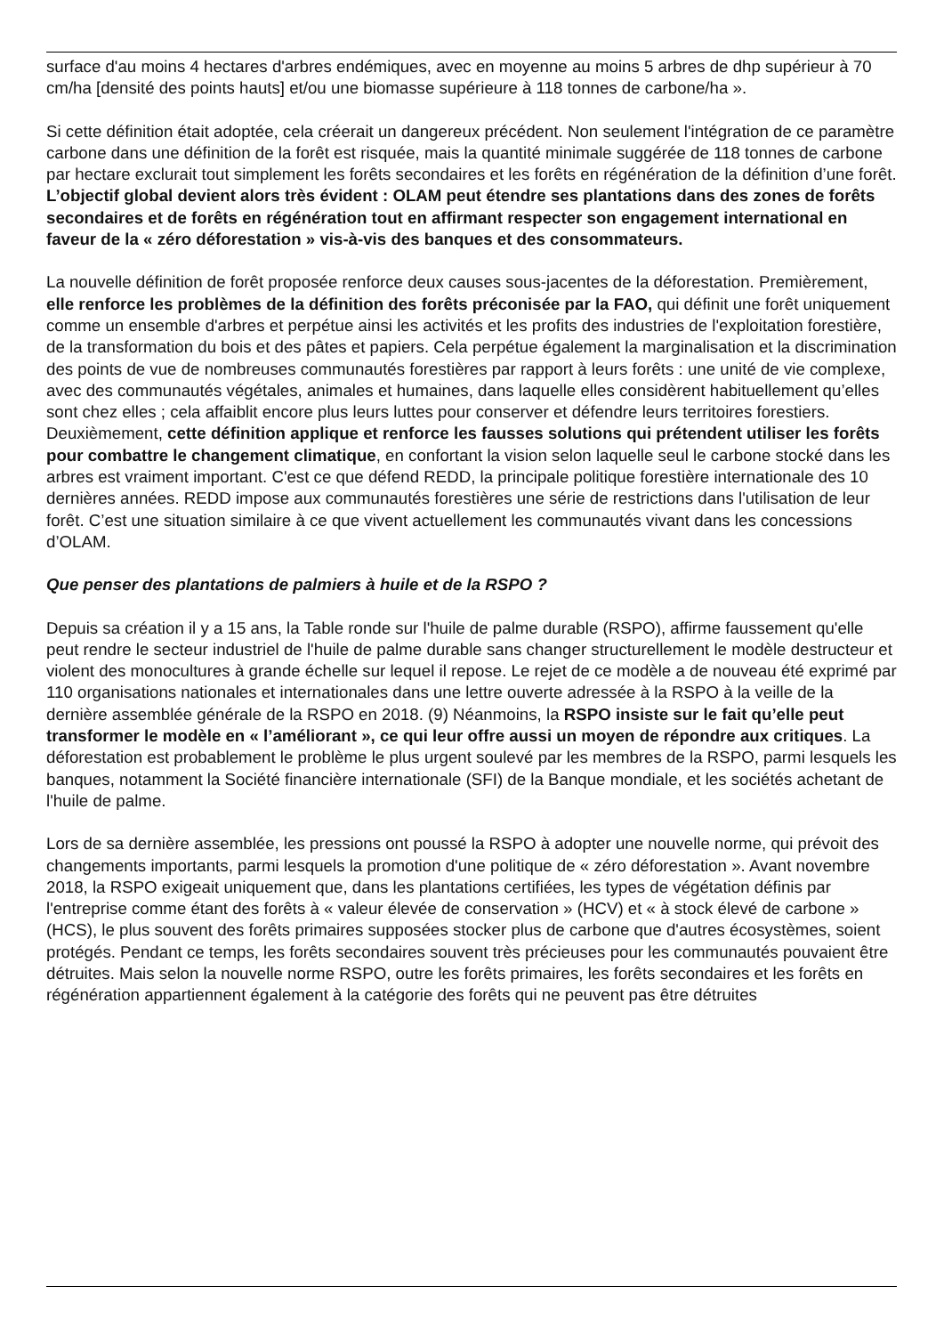surface d'au moins 4 hectares d'arbres endémiques, avec en moyenne au moins 5 arbres de dhp supérieur à 70 cm/ha [densité des points hauts] et/ou une biomasse supérieure à 118 tonnes de carbone/ha ».
Si cette définition était adoptée, cela créerait un dangereux précédent. Non seulement l'intégration de ce paramètre carbone dans une définition de la forêt est risquée, mais la quantité minimale suggérée de 118 tonnes de carbone par hectare exclurait tout simplement les forêts secondaires et les forêts en régénération de la définition d’une forêt. L’objectif global devient alors très évident : OLAM peut étendre ses plantations dans des zones de forêts secondaires et de forêts en régénération tout en affirmant respecter son engagement international en faveur de la « zéro déforestation » vis-à-vis des banques et des consommateurs.
La nouvelle définition de forêt proposée renforce deux causes sous-jacentes de la déforestation. Premièrement, elle renforce les problèmes de la définition des forêts préconisée par la FAO, qui définit une forêt uniquement comme un ensemble d'arbres et perpétue ainsi les activités et les profits des industries de l'exploitation forestière, de la transformation du bois et des pâtes et papiers. Cela perpétue également la marginalisation et la discrimination des points de vue de nombreuses communautés forestières par rapport à leurs forêts : une unité de vie complexe, avec des communautés végétales, animales et humaines, dans laquelle elles considèrent habituellement qu’elles sont chez elles ; cela affaiblit encore plus leurs luttes pour conserver et défendre leurs territoires forestiers. Deuxièmement, cette définition applique et renforce les fausses solutions qui prétendent utiliser les forêts pour combattre le changement climatique, en confortant la vision selon laquelle seul le carbone stocké dans les arbres est vraiment important. C'est ce que défend REDD, la principale politique forestière internationale des 10 dernières années. REDD impose aux communautés forestières une série de restrictions dans l'utilisation de leur forêt. C’est une situation similaire à ce que vivent actuellement les communautés vivant dans les concessions d’OLAM.
Que penser des plantations de palmiers à huile et de la RSPO ?
Depuis sa création il y a 15 ans, la Table ronde sur l'huile de palme durable (RSPO), affirme faussement qu'elle peut rendre le secteur industriel de l'huile de palme durable sans changer structurellement le modèle destructeur et violent des monocultures à grande échelle sur lequel il repose. Le rejet de ce modèle a de nouveau été exprimé par 110 organisations nationales et internationales dans une lettre ouverte adressée à la RSPO à la veille de la dernière assemblée générale de la RSPO en 2018. (9) Néanmoins, la RSPO insiste sur le fait qu’elle peut transformer le modèle en « l’améliorant », ce qui leur offre aussi un moyen de répondre aux critiques. La déforestation est probablement le problème le plus urgent soulevé par les membres de la RSPO, parmi lesquels les banques, notamment la Société financière internationale (SFI) de la Banque mondiale, et les sociétés achetant de l'huile de palme.
Lors de sa dernière assemblée, les pressions ont poussé la RSPO à adopter une nouvelle norme, qui prévoit des changements importants, parmi lesquels la promotion d'une politique de « zéro déforestation ». Avant novembre 2018, la RSPO exigeait uniquement que, dans les plantations certifiées, les types de végétation définis par l'entreprise comme étant des forêts à « valeur élevée de conservation » (HCV) et « à stock élevé de carbone » (HCS), le plus souvent des forêts primaires supposées stocker plus de carbone que d'autres écosystèmes, soient protégés. Pendant ce temps, les forêts secondaires souvent très précieuses pour les communautés pouvaient être détruites. Mais selon la nouvelle norme RSPO, outre les forêts primaires, les forêts secondaires et les forêts en régénération appartiennent également à la catégorie des forêts qui ne peuvent pas être détruites